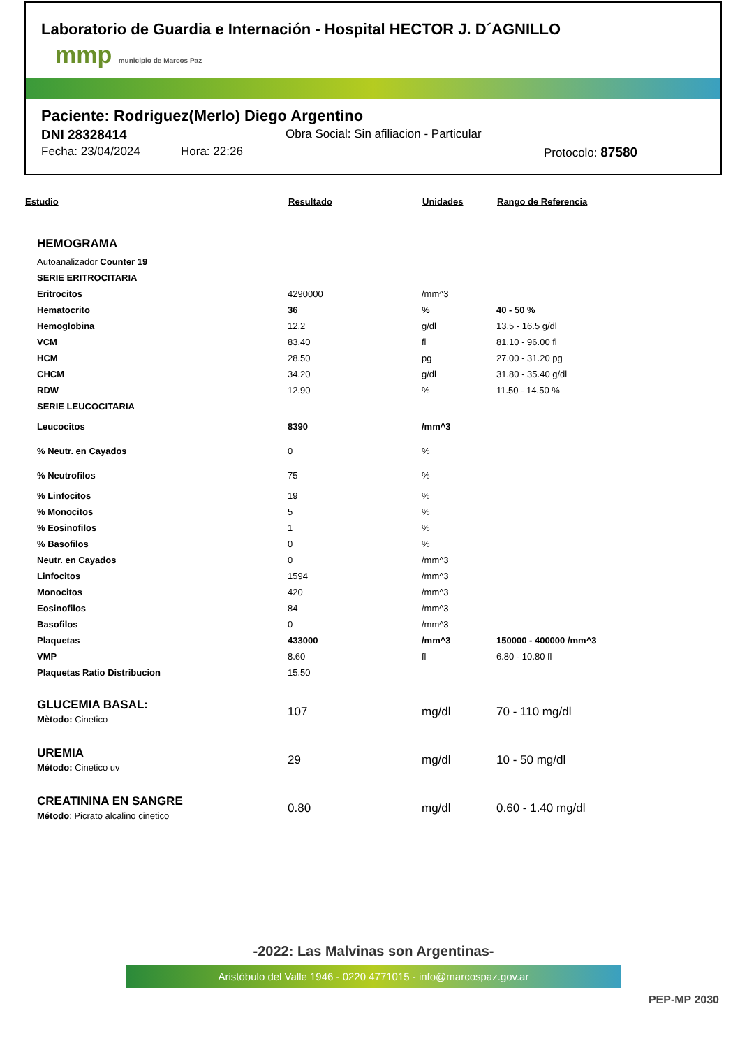Laboratorio de Guardia e Internación - Hospital HECTOR J. D´AGNILLO
mmp municipio de Marcos Paz
Paciente: Rodriguez(Merlo) Diego Argentino
DNI 28328414 Obra Social: Sin afiliacion - Particular
Fecha: 23/04/2024 Hora: 22:26 Protocolo: 87580
| Estudio | Resultado | Unidades | Rango de Referencia |
| --- | --- | --- | --- |
| HEMOGRAMA | | | |
| Autoanalizador Counter 19 | | | |
| SERIE ERITROCITARIA | | | |
| Eritrocitos | 4290000 | /mm^3 | |
| Hematocrito | 36 | % | 40 - 50 % |
| Hemoglobina | 12.2 | g/dl | 13.5 - 16.5 g/dl |
| VCM | 83.40 | fl | 81.10 - 96.00 fl |
| HCM | 28.50 | pg | 27.00 - 31.20 pg |
| CHCM | 34.20 | g/dl | 31.80 - 35.40 g/dl |
| RDW | 12.90 | % | 11.50 - 14.50 % |
| SERIE LEUCOCITARIA | | | |
| Leucocitos | 8390 | /mm^3 | |
| % Neutr. en Cayados | 0 | % | |
| % Neutrofilos | 75 | % | |
| % Linfocitos | 19 | % | |
| % Monocitos | 5 | % | |
| % Eosinofilos | 1 | % | |
| % Basofilos | 0 | % | |
| Neutr. en Cayados | 0 | /mm^3 | |
| Linfocitos | 1594 | /mm^3 | |
| Monocitos | 420 | /mm^3 | |
| Eosinofilos | 84 | /mm^3 | |
| Basofilos | 0 | /mm^3 | |
| Plaquetas | 433000 | /mm^3 | 150000 - 400000 /mm^3 |
| VMP | 8.60 | fl | 6.80 - 10.80 fl |
| Plaquetas Ratio Distribucion | 15.50 | | |
| GLUCEMIA BASAL: Mètodo: Cinetico | 107 | mg/dl | 70 - 110 mg/dl |
| UREMIA Método: Cinetico uv | 29 | mg/dl | 10 - 50 mg/dl |
| CREATININA EN SANGRE Método : Picrato alcalino cinetico | 0.80 | mg/dl | 0.60 - 1.40 mg/dl |
-2022: Las Malvinas son Argentinas-
Aristóbulo del Valle 1946 - 0220 4771015 - info@marcospaz.gov.ar
PEP-MP 2030